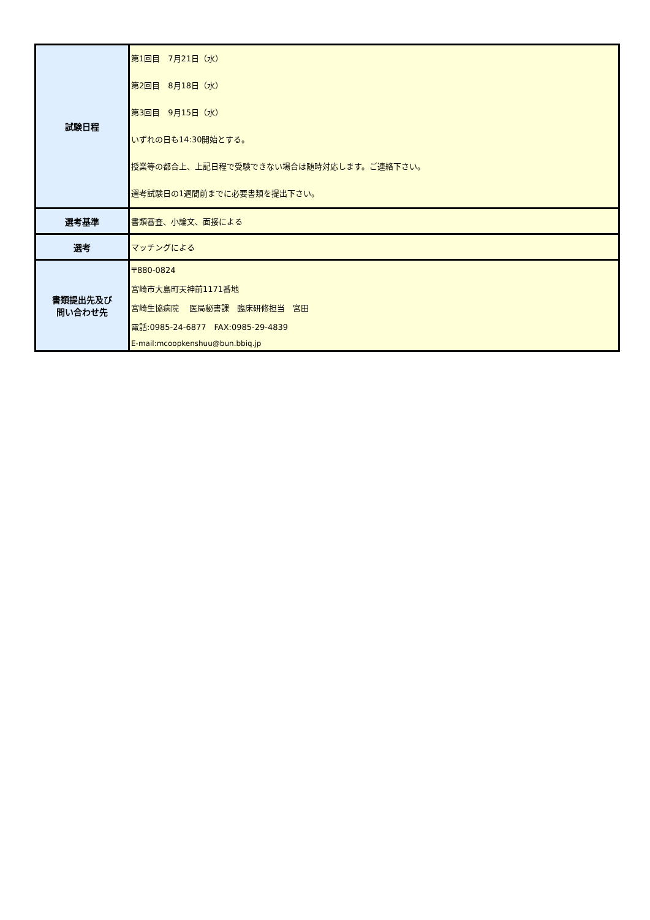| 試験日程 | 第1回目 7月21日（水） 第2回目 8月18日（水） 第3回目 9月15日（水） いずれの日も14:30開始とする。 授業等の都合上、上記日程で受験できない場合は随時対応します。ご連絡下さい。 選考試験日の1週間前までに必要書類を提出下さい。 |
| 選考基準 | 書類審査、小論文、面接による |
| 選考 | マッチングによる |
| 書類提出先及び 問い合わせ先 | 〒880-0824 宮崎市大島町天神前1171番地 宮崎生協病院 医局秘書課 臨床研修担当 宮田 電話:0985-24-6877 FAX:0985-29-4839 E-mail:mcoopkenshuu@bun.bbiq.jp |